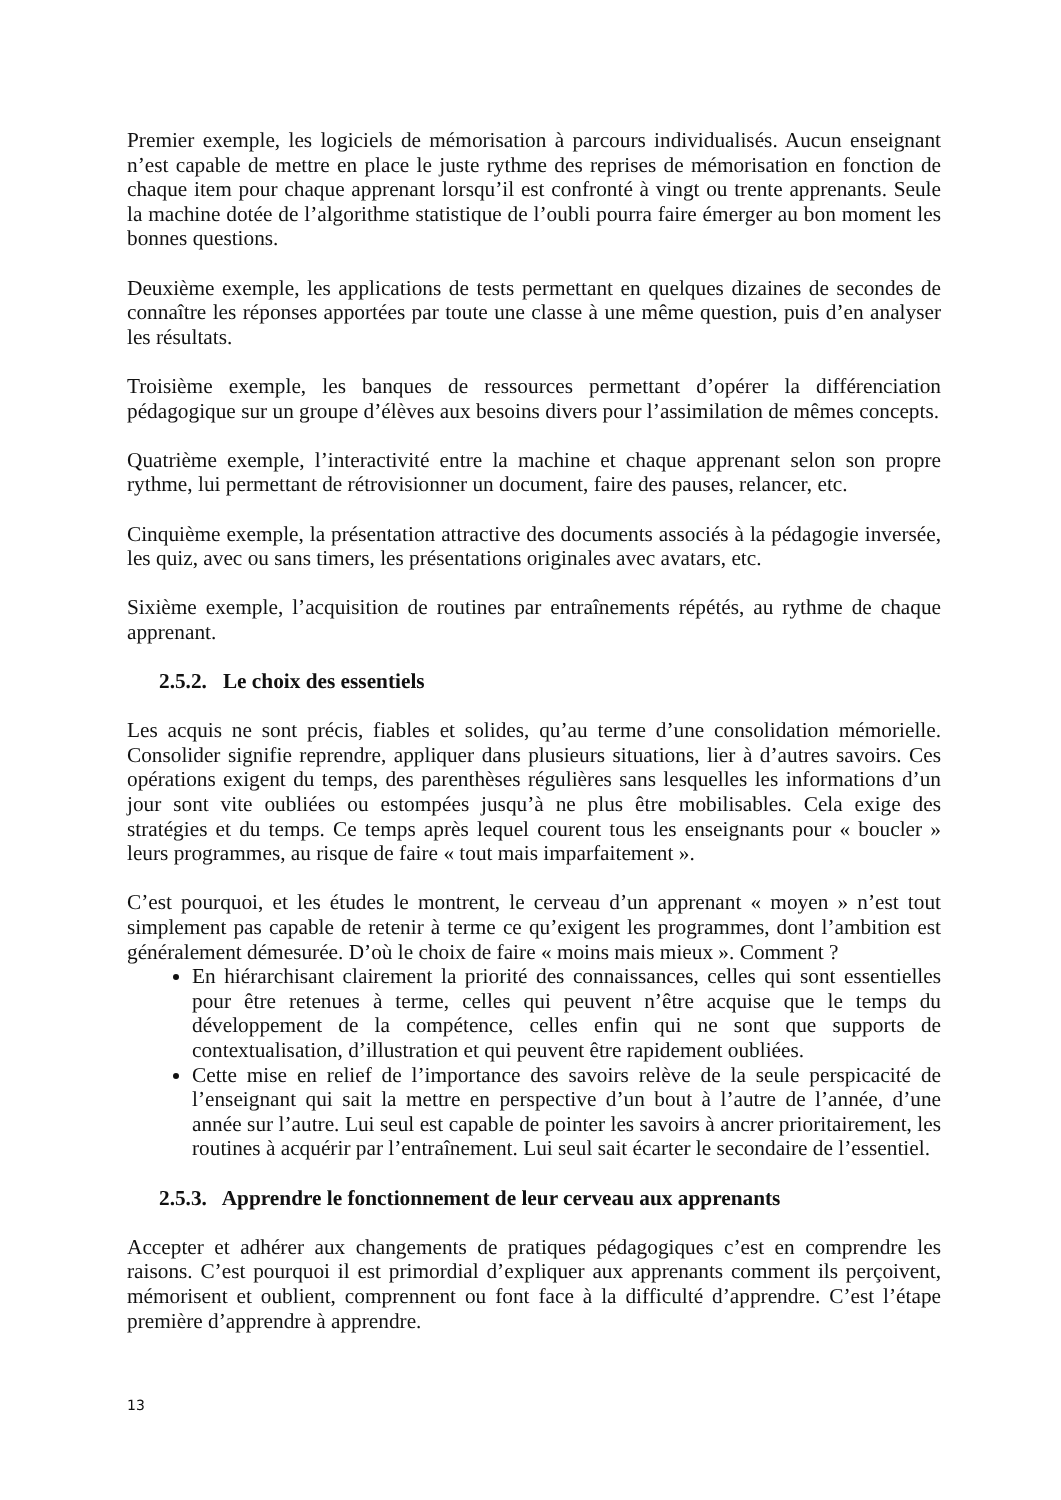Premier exemple, les logiciels de mémorisation à parcours individualisés. Aucun enseignant n’est capable de mettre en place le juste rythme des reprises de mémorisation en fonction de chaque item pour chaque apprenant lorsqu’il est confronté à vingt ou trente apprenants. Seule la machine dotée de l’algorithme statistique de l’oubli pourra faire émerger au bon moment les bonnes questions.
Deuxième exemple, les applications de tests permettant en quelques dizaines de secondes de connaître les réponses apportées par toute une classe à une même question, puis d’en analyser les résultats.
Troisième exemple, les banques de ressources permettant d’opérer la différenciation pédagogique sur un groupe d’élèves aux besoins divers pour l’assimilation de mêmes concepts.
Quatrième exemple, l’interactivité entre la machine et chaque apprenant selon son propre rythme, lui permettant de rétrovisionner un document, faire des pauses, relancer, etc.
Cinquième exemple, la présentation attractive des documents associés à la pédagogie inversée, les quiz, avec ou sans timers, les présentations originales avec avatars, etc.
Sixième exemple, l’acquisition de routines par entraînements répétés, au rythme de chaque apprenant.
2.5.2. Le choix des essentiels
Les acquis ne sont précis, fiables et solides, qu’au terme d’une consolidation mémorielle. Consolider signifie reprendre, appliquer dans plusieurs situations, lier à d’autres savoirs. Ces opérations exigent du temps, des parenthèses régulières sans lesquelles les informations d’un jour sont vite oubliées ou estompées jusqu’à ne plus être mobilisables. Cela exige des stratégies et du temps. Ce temps après lequel courent tous les enseignants pour « boucler » leurs programmes, au risque de faire « tout mais imparfaitement ».
C’est pourquoi, et les études le montrent, le cerveau d’un apprenant « moyen » n’est tout simplement pas capable de retenir à terme ce qu’exigent les programmes, dont l’ambition est généralement démesurée. D’où le choix de faire « moins mais mieux ». Comment ?
En hiérarchisant clairement la priorité des connaissances, celles qui sont essentielles pour être retenues à terme, celles qui peuvent n’être acquise que le temps du développement de la compétence, celles enfin qui ne sont que supports de contextualisation, d’illustration et qui peuvent être rapidement oubliées.
Cette mise en relief de l’importance des savoirs relève de la seule perspicacité de l’enseignant qui sait la mettre en perspective d’un bout à l’autre de l’année, d’une année sur l’autre. Lui seul est capable de pointer les savoirs à ancrer prioritairement, les routines à acquérir par l’entraînement. Lui seul sait écarter le secondaire de l’essentiel.
2.5.3. Apprendre le fonctionnement de leur cerveau aux apprenants
Accepter et adhérer aux changements de pratiques pédagogiques c’est en comprendre les raisons. C’est pourquoi il est primordial d’expliquer aux apprenants comment ils perçoivent, mémorisent et oublient, comprennent ou font face à la difficulté d’apprendre. C’est l’étape première d’apprendre à apprendre.
13